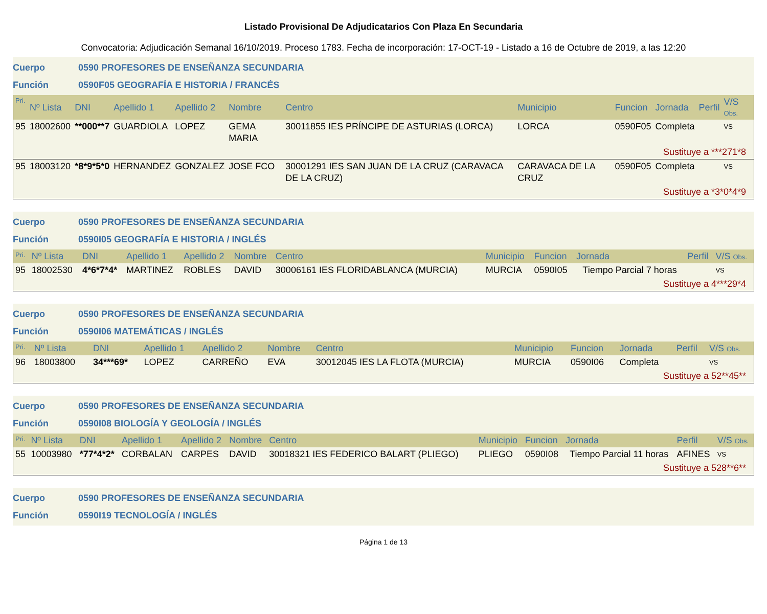Listado Provisional De Adjudicatarios Con Plaza En Secundaria
Convocatoria: Adjudicación Semanal 16/10/2019. Proceso 1783. Fecha de incorporación: 17-OCT-19 - Listado a 16 de Octubre de 2019, a las 12:20
Cuerpo 0590 PROFESORES DE ENSEÑANZA SECUNDARIA
Función 0590F05 GEOGRAFÍA E HISTORIA / FRANCÉS
| Pri. | Nº Lista | DNI | Apellido 1 | Apellido 2 | Nombre | Centro | Municipio | Funcion | Jornada | Perfil | V/S Obs. |
| --- | --- | --- | --- | --- | --- | --- | --- | --- | --- | --- | --- |
| 95 | 18002600 | **000**7 | GUARDIOLA | LOPEZ | GEMA MARIA | 30011855 IES PRÍNCIPE DE ASTURIAS (LORCA) | LORCA | 0590F05 | Completa | | VS |
| Sustituye a ***271*8 | | | | | | | | | | | |
| 95 | 18003120 | *8*9*5*0 | HERNANDEZ | GONZALEZ | JOSE FCO | 30001291 IES SAN JUAN DE LA CRUZ (CARAVACA DE LA CRUZ) | CARAVACA DE LA CRUZ | 0590F05 | Completa | | VS |
| Sustituye a *3*0*4*9 | | | | | | | | | | | |
Cuerpo 0590 PROFESORES DE ENSEÑANZA SECUNDARIA
Función 0590I05 GEOGRAFÍA E HISTORIA / INGLÉS
| Pri. | Nº Lista | DNI | Apellido 1 | Apellido 2 | Nombre | Centro | Municipio | Funcion | Jornada | Perfil | V/S Obs. |
| --- | --- | --- | --- | --- | --- | --- | --- | --- | --- | --- | --- |
| 95 | 18002530 | 4*6*7*4* | MARTINEZ | ROBLES | DAVID | 30006161 IES FLORIDABLANCA (MURCIA) | MURCIA | 0590I05 | Tiempo Parcial 7 horas | | VS |
| Sustituye a 4***29*4 | | | | | | | | | | | |
Cuerpo 0590 PROFESORES DE ENSEÑANZA SECUNDARIA
Función 0590I06 MATEMÁTICAS / INGLÉS
| Pri. | Nº Lista | DNI | Apellido 1 | Apellido 2 | Nombre | Centro | Municipio | Funcion | Jornada | Perfil | V/S Obs. |
| --- | --- | --- | --- | --- | --- | --- | --- | --- | --- | --- | --- |
| 96 | 18003800 | 34***69* | LOPEZ | CARREÑO | EVA | 30012045 IES LA FLOTA (MURCIA) | MURCIA | 0590I06 | Completa | | VS |
| Sustituye a 52**45** | | | | | | | | | | | |
Cuerpo 0590 PROFESORES DE ENSEÑANZA SECUNDARIA
Función 0590I08 BIOLOGÍA Y GEOLOGÍA / INGLÉS
| Pri. | Nº Lista | DNI | Apellido 1 | Apellido 2 | Nombre | Centro | Municipio | Funcion | Jornada | Perfil | V/S Obs. |
| --- | --- | --- | --- | --- | --- | --- | --- | --- | --- | --- | --- |
| 55 | 10003980 | *77*4*2* | CORBALAN | CARPES | DAVID | 30018321 IES FEDERICO BALART (PLIEGO) | PLIEGO | 0590I08 | Tiempo Parcial 11 horas | AFINES | VS |
| Sustituye a 528**6** | | | | | | | | | | | |
Cuerpo 0590 PROFESORES DE ENSEÑANZA SECUNDARIA
Función 0590I19 TECNOLOGÍA / INGLÉS
Página 1 de 13